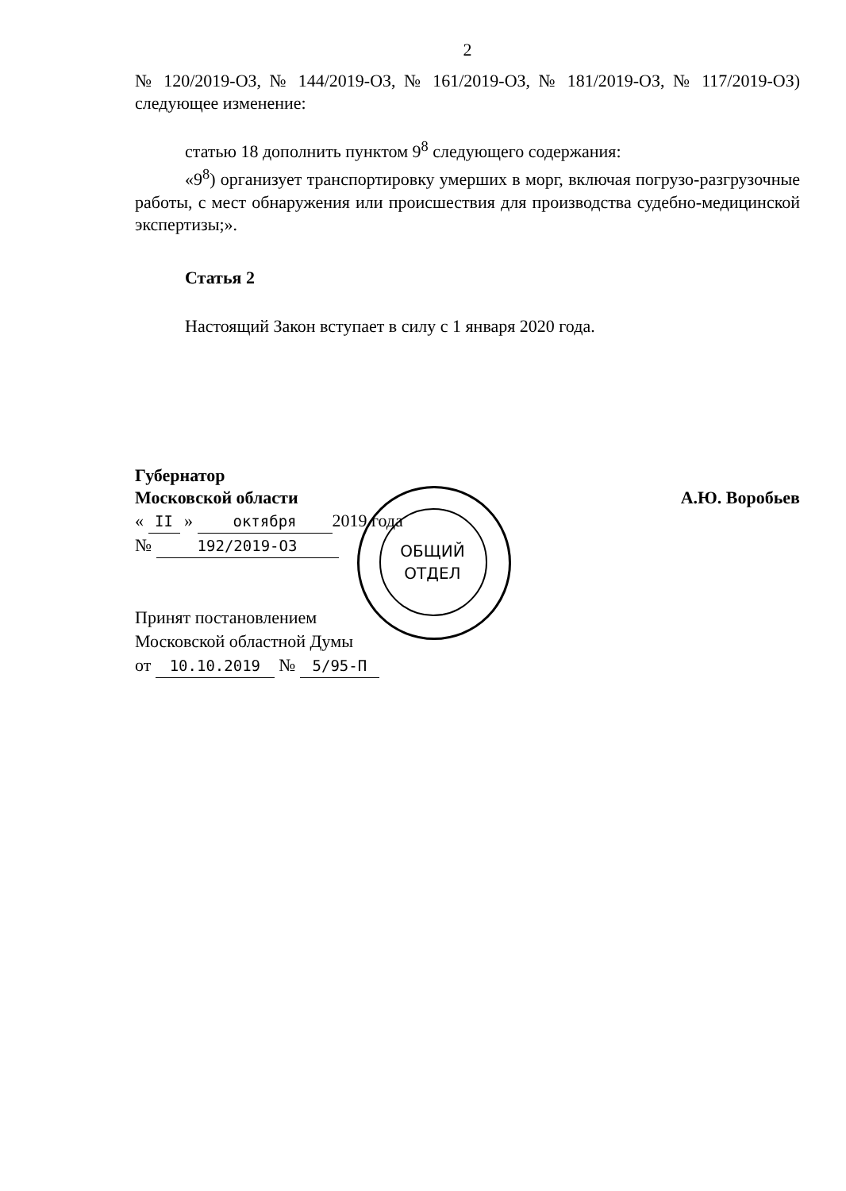2
№ 120/2019-ОЗ, № 144/2019-ОЗ, № 161/2019-ОЗ, № 181/2019-ОЗ, № 117/2019-ОЗ) следующее изменение:
статью 18 дополнить пунктом 9<sup>8</sup> следующего содержания:
«9<sup>8</sup>) организует транспортировку умерших в морг, включая погрузо-разгрузочные работы, с мест обнаружения или происшествия для производства судебно-медицинской экспертизы;».
Статья 2
Настоящий Закон вступает в силу с 1 января 2020 года.
Губернатор
Московской области
А.Ю. Воробьев
« II » октября 2019 года
№ 192/2019-ОЗ
Принят постановлением
Московской областной Думы
от 10.10.2019 № 5/95-П
ОБЩИЙ ОТДЕЛ